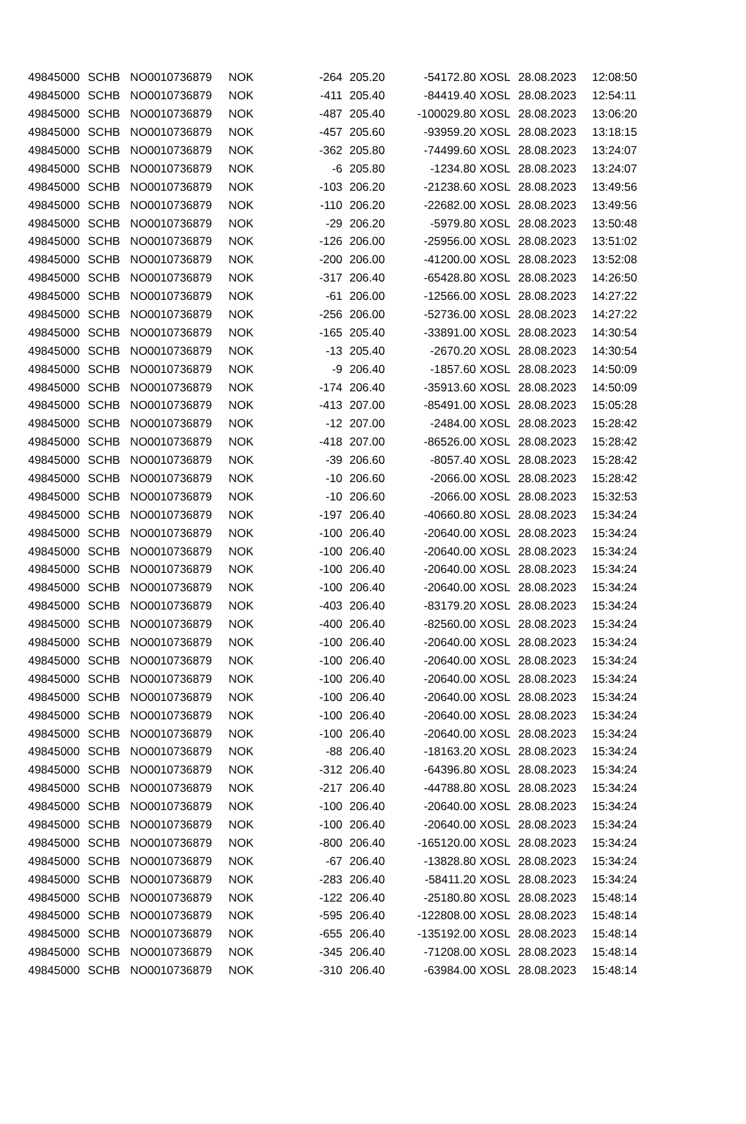| 49845000 | SCHB | NO0010736879 | NOK | -264 | 205.20 | -54172.80 | XOSL | 28.08.2023 | 12:08:50 |
| 49845000 | SCHB | NO0010736879 | NOK | -411 | 205.40 | -84419.40 | XOSL | 28.08.2023 | 12:54:11 |
| 49845000 | SCHB | NO0010736879 | NOK | -487 | 205.40 | -100029.80 | XOSL | 28.08.2023 | 13:06:20 |
| 49845000 | SCHB | NO0010736879 | NOK | -457 | 205.60 | -93959.20 | XOSL | 28.08.2023 | 13:18:15 |
| 49845000 | SCHB | NO0010736879 | NOK | -362 | 205.80 | -74499.60 | XOSL | 28.08.2023 | 13:24:07 |
| 49845000 | SCHB | NO0010736879 | NOK | -6 | 205.80 | -1234.80 | XOSL | 28.08.2023 | 13:24:07 |
| 49845000 | SCHB | NO0010736879 | NOK | -103 | 206.20 | -21238.60 | XOSL | 28.08.2023 | 13:49:56 |
| 49845000 | SCHB | NO0010736879 | NOK | -110 | 206.20 | -22682.00 | XOSL | 28.08.2023 | 13:49:56 |
| 49845000 | SCHB | NO0010736879 | NOK | -29 | 206.20 | -5979.80 | XOSL | 28.08.2023 | 13:50:48 |
| 49845000 | SCHB | NO0010736879 | NOK | -126 | 206.00 | -25956.00 | XOSL | 28.08.2023 | 13:51:02 |
| 49845000 | SCHB | NO0010736879 | NOK | -200 | 206.00 | -41200.00 | XOSL | 28.08.2023 | 13:52:08 |
| 49845000 | SCHB | NO0010736879 | NOK | -317 | 206.40 | -65428.80 | XOSL | 28.08.2023 | 14:26:50 |
| 49845000 | SCHB | NO0010736879 | NOK | -61 | 206.00 | -12566.00 | XOSL | 28.08.2023 | 14:27:22 |
| 49845000 | SCHB | NO0010736879 | NOK | -256 | 206.00 | -52736.00 | XOSL | 28.08.2023 | 14:27:22 |
| 49845000 | SCHB | NO0010736879 | NOK | -165 | 205.40 | -33891.00 | XOSL | 28.08.2023 | 14:30:54 |
| 49845000 | SCHB | NO0010736879 | NOK | -13 | 205.40 | -2670.20 | XOSL | 28.08.2023 | 14:30:54 |
| 49845000 | SCHB | NO0010736879 | NOK | -9 | 206.40 | -1857.60 | XOSL | 28.08.2023 | 14:50:09 |
| 49845000 | SCHB | NO0010736879 | NOK | -174 | 206.40 | -35913.60 | XOSL | 28.08.2023 | 14:50:09 |
| 49845000 | SCHB | NO0010736879 | NOK | -413 | 207.00 | -85491.00 | XOSL | 28.08.2023 | 15:05:28 |
| 49845000 | SCHB | NO0010736879 | NOK | -12 | 207.00 | -2484.00 | XOSL | 28.08.2023 | 15:28:42 |
| 49845000 | SCHB | NO0010736879 | NOK | -418 | 207.00 | -86526.00 | XOSL | 28.08.2023 | 15:28:42 |
| 49845000 | SCHB | NO0010736879 | NOK | -39 | 206.60 | -8057.40 | XOSL | 28.08.2023 | 15:28:42 |
| 49845000 | SCHB | NO0010736879 | NOK | -10 | 206.60 | -2066.00 | XOSL | 28.08.2023 | 15:28:42 |
| 49845000 | SCHB | NO0010736879 | NOK | -10 | 206.60 | -2066.00 | XOSL | 28.08.2023 | 15:32:53 |
| 49845000 | SCHB | NO0010736879 | NOK | -197 | 206.40 | -40660.80 | XOSL | 28.08.2023 | 15:34:24 |
| 49845000 | SCHB | NO0010736879 | NOK | -100 | 206.40 | -20640.00 | XOSL | 28.08.2023 | 15:34:24 |
| 49845000 | SCHB | NO0010736879 | NOK | -100 | 206.40 | -20640.00 | XOSL | 28.08.2023 | 15:34:24 |
| 49845000 | SCHB | NO0010736879 | NOK | -100 | 206.40 | -20640.00 | XOSL | 28.08.2023 | 15:34:24 |
| 49845000 | SCHB | NO0010736879 | NOK | -100 | 206.40 | -20640.00 | XOSL | 28.08.2023 | 15:34:24 |
| 49845000 | SCHB | NO0010736879 | NOK | -403 | 206.40 | -83179.20 | XOSL | 28.08.2023 | 15:34:24 |
| 49845000 | SCHB | NO0010736879 | NOK | -400 | 206.40 | -82560.00 | XOSL | 28.08.2023 | 15:34:24 |
| 49845000 | SCHB | NO0010736879 | NOK | -100 | 206.40 | -20640.00 | XOSL | 28.08.2023 | 15:34:24 |
| 49845000 | SCHB | NO0010736879 | NOK | -100 | 206.40 | -20640.00 | XOSL | 28.08.2023 | 15:34:24 |
| 49845000 | SCHB | NO0010736879 | NOK | -100 | 206.40 | -20640.00 | XOSL | 28.08.2023 | 15:34:24 |
| 49845000 | SCHB | NO0010736879 | NOK | -100 | 206.40 | -20640.00 | XOSL | 28.08.2023 | 15:34:24 |
| 49845000 | SCHB | NO0010736879 | NOK | -100 | 206.40 | -20640.00 | XOSL | 28.08.2023 | 15:34:24 |
| 49845000 | SCHB | NO0010736879 | NOK | -100 | 206.40 | -20640.00 | XOSL | 28.08.2023 | 15:34:24 |
| 49845000 | SCHB | NO0010736879 | NOK | -88 | 206.40 | -18163.20 | XOSL | 28.08.2023 | 15:34:24 |
| 49845000 | SCHB | NO0010736879 | NOK | -312 | 206.40 | -64396.80 | XOSL | 28.08.2023 | 15:34:24 |
| 49845000 | SCHB | NO0010736879 | NOK | -217 | 206.40 | -44788.80 | XOSL | 28.08.2023 | 15:34:24 |
| 49845000 | SCHB | NO0010736879 | NOK | -100 | 206.40 | -20640.00 | XOSL | 28.08.2023 | 15:34:24 |
| 49845000 | SCHB | NO0010736879 | NOK | -100 | 206.40 | -20640.00 | XOSL | 28.08.2023 | 15:34:24 |
| 49845000 | SCHB | NO0010736879 | NOK | -800 | 206.40 | -165120.00 | XOSL | 28.08.2023 | 15:34:24 |
| 49845000 | SCHB | NO0010736879 | NOK | -67 | 206.40 | -13828.80 | XOSL | 28.08.2023 | 15:34:24 |
| 49845000 | SCHB | NO0010736879 | NOK | -283 | 206.40 | -58411.20 | XOSL | 28.08.2023 | 15:34:24 |
| 49845000 | SCHB | NO0010736879 | NOK | -122 | 206.40 | -25180.80 | XOSL | 28.08.2023 | 15:48:14 |
| 49845000 | SCHB | NO0010736879 | NOK | -595 | 206.40 | -122808.00 | XOSL | 28.08.2023 | 15:48:14 |
| 49845000 | SCHB | NO0010736879 | NOK | -655 | 206.40 | -135192.00 | XOSL | 28.08.2023 | 15:48:14 |
| 49845000 | SCHB | NO0010736879 | NOK | -345 | 206.40 | -71208.00 | XOSL | 28.08.2023 | 15:48:14 |
| 49845000 | SCHB | NO0010736879 | NOK | -310 | 206.40 | -63984.00 | XOSL | 28.08.2023 | 15:48:14 |